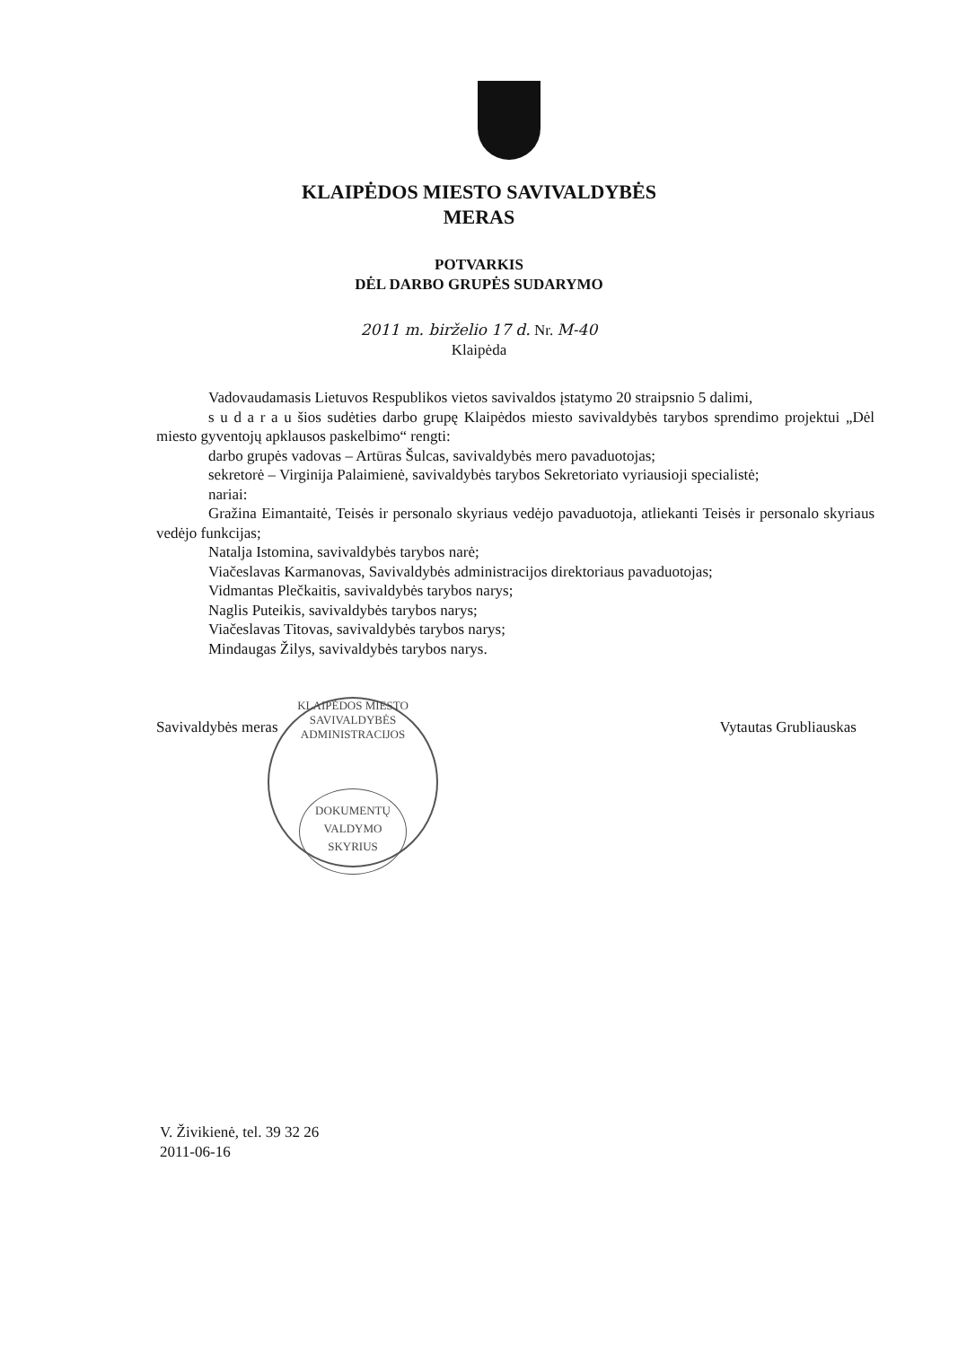KLAIPĖDOS MIESTO SAVIVALDYBĖS
MERAS
POTVARKIS
DĖL DARBO GRUPĖS SUDARYMO
2011 m. birželio 17 d. Nr. M-40
Klaipėda
Vadovaudamasis Lietuvos Respublikos vietos savivaldos įstatymo 20 straipsnio 5 dalimi,
s u d a r a u šios sudėties darbo grupę Klaipėdos miesto savivaldybės tarybos sprendimo projektui „Dėl miesto gyventojų apklausos paskelbimo“ rengti:
darbo grupės vadovas – Artūras Šulcas, savivaldybės mero pavaduotojas;
sekretorė – Virginija Palaimienė, savivaldybės tarybos Sekretoriato vyriausioji specialistė;
nariai:
Gražina Eimantaitė, Teisės ir personalo skyriaus vedėjo pavaduotoja, atliekanti Teisės ir personalo skyriaus vedėjo funkcijas;
Nataljа Istomina, savivaldybės tarybos narė;
Viačeslavas Karmanovas, Savivaldybės administracijos direktoriaus pavaduotojas;
Vidmantas Plečkaitis, savivaldybės tarybos narys;
Naglis Puteikis, savivaldybės tarybos narys;
Viačeslavas Titovas, savivaldybės tarybos narys;
Mindaugas Žilys, savivaldybės tarybos narys.
Savivaldybės meras Vytautas Grubliauskas
KLAIPĖDOS MIESTO SAVIVALDYBĖS ADMINISTRACIJOS
DOKUMENTŲ
VALDYMO
SKYRIUS
V. Živikienė, tel. 39 32 26
2011-06-16